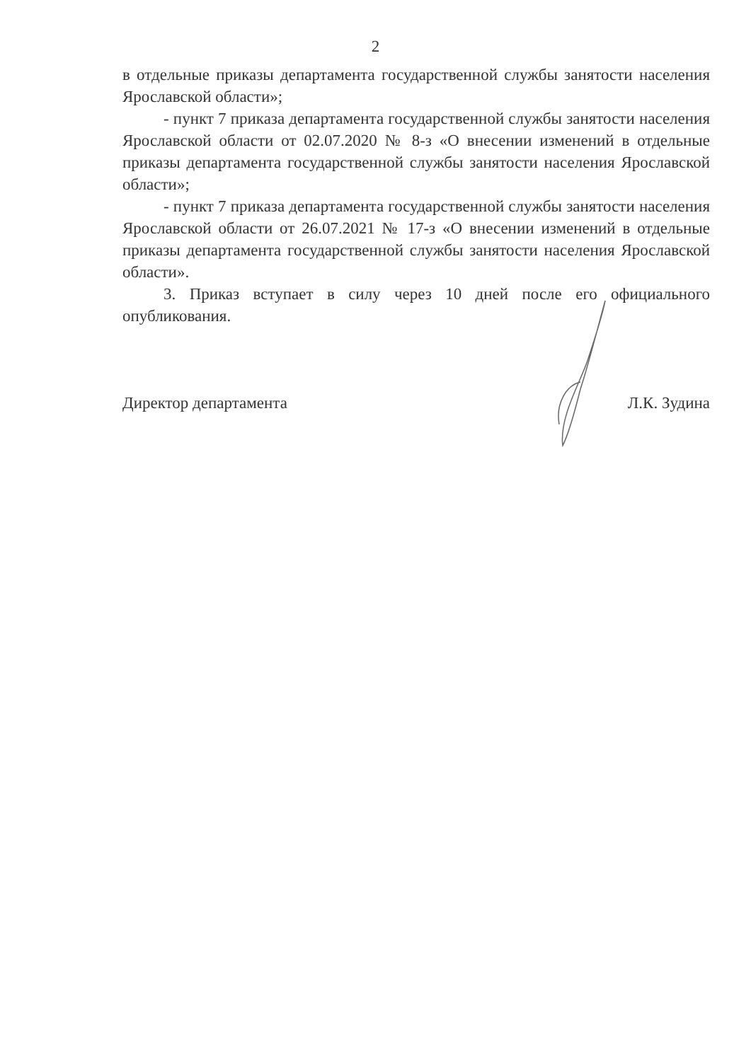2
в отдельные приказы департамента государственной службы занятости населения Ярославской области»;
- пункт 7 приказа департамента государственной службы занятости населения Ярославской области от 02.07.2020 № 8-з «О внесении изменений в отдельные приказы департамента государственной службы занятости населения Ярославской области»;
- пункт 7 приказа департамента государственной службы занятости населения Ярославской области от 26.07.2021 № 17-з «О внесении изменений в отдельные приказы департамента государственной службы занятости населения Ярославской области».
3. Приказ вступает в силу через 10 дней после его официального опубликования.
Директор департамента Л.К. Зудина